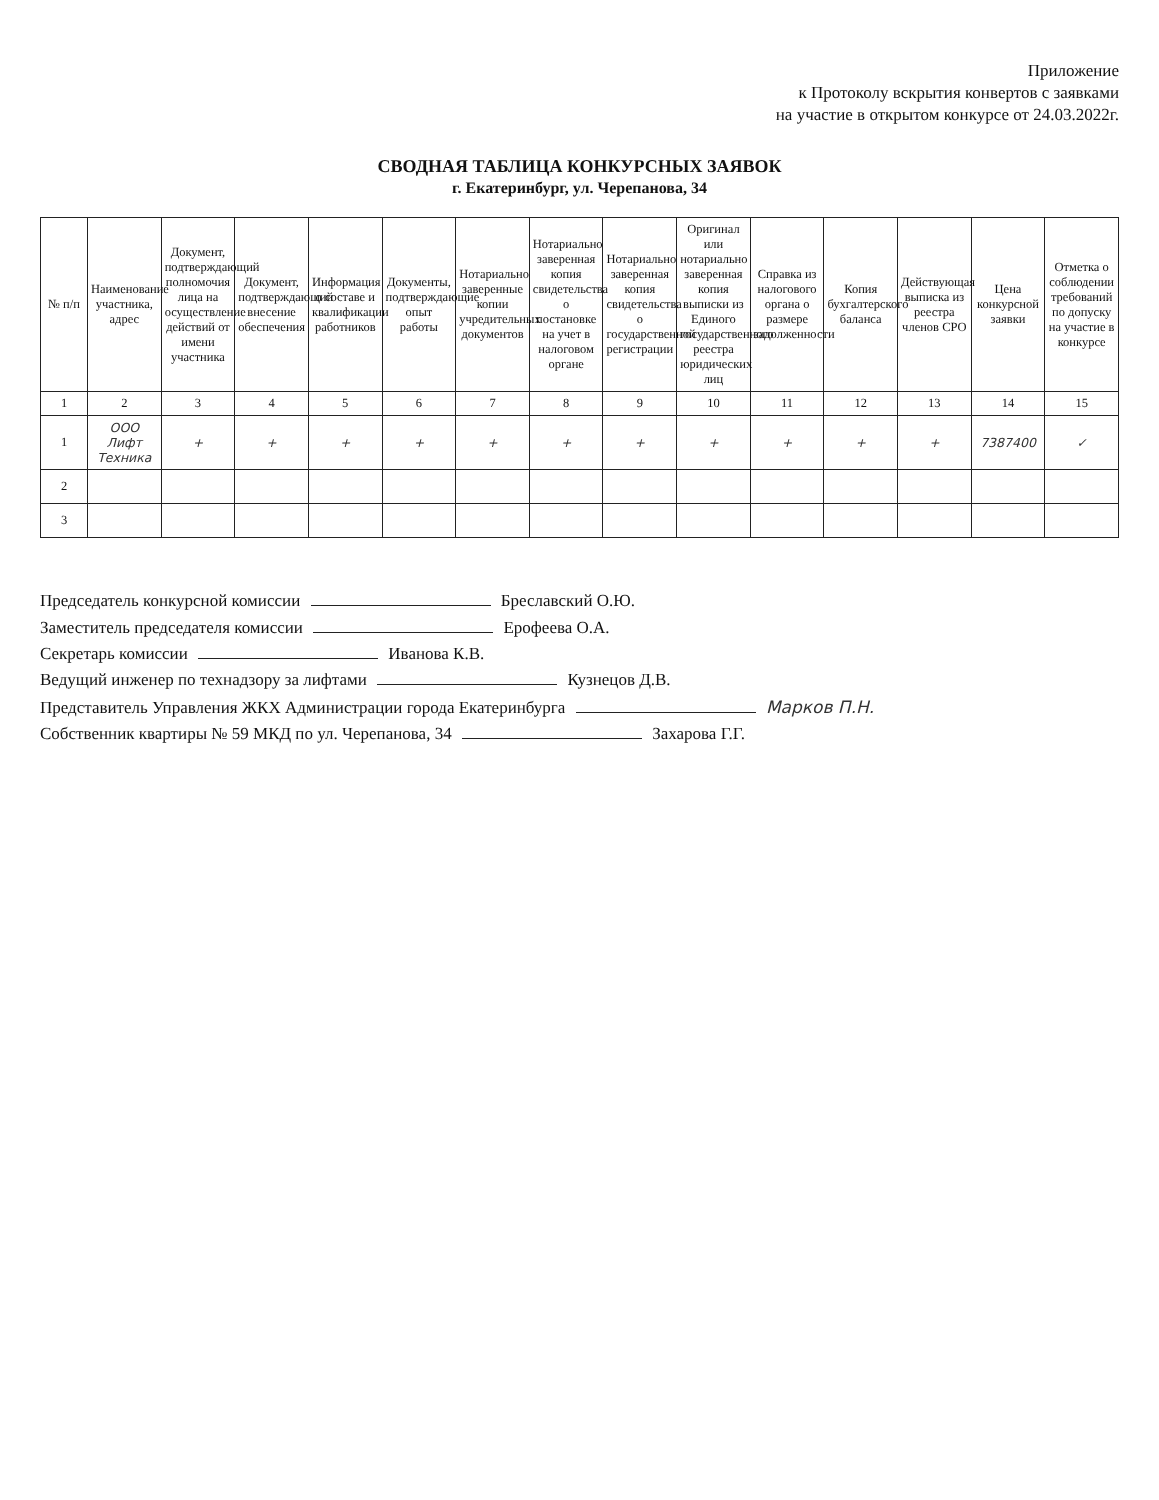Приложение
к Протоколу вскрытия конвертов с заявками
на участие в открытом конкурсе от 24.03.2022г.
СВОДНАЯ ТАБЛИЦА КОНКУРСНЫХ ЗАЯВОК
г. Екатеринбург, ул. Черепанова, 34
| № п/п | Наименование участника, адрес | Документ, подтверждающий полномочия лица на осуществление действий от имени участника | Документ, подтверждающий внесение обеспечения | Информация о составе и квалификации работников | Документы, подтверждающие опыт работы | Нотариально заверенные копии учредительных документов | Нотариально заверенная копия свидетельства о постановке на учет в налоговом органе | Нотариально заверенная копия свидетельства о государственной регистрации | Оригинал или нотариально заверенная копия выписки из Единого государственного реестра юридических лиц | Справка из налогового органа о размере задолженности | Копия бухгалтерского баланса | Действующая выписка из реестра членов СРО | Цена конкурсной заявки | Отметка о соблюдении требований по допуску на участие в конкурсе |
| --- | --- | --- | --- | --- | --- | --- | --- | --- | --- | --- | --- | --- | --- | --- |
| 1 | 2 | 3 | 4 | 5 | 6 | 7 | 8 | 9 | 10 | 11 | 12 | 13 | 14 | 15 |
| 1 | ООО Лифт Техника | + | + | + | + | + | + | + | + | + | + | + | 7387400 | ✓ |
| 2 | | | | | | | | | | | | | | |
| 3 | | | | | | | | | | | | | | |
Председатель конкурсной комиссии Бреславский О.Ю.
Заместитель председателя комиссии Ерофеева О.А.
Секретарь комиссии Иванова К.В.
Ведущий инженер по технадзору за лифтами Кузнецов Д.В.
Представитель Управления ЖКХ Администрации города Екатеринбурга Марков П.Н.
Собственник квартиры № 59 МКД по ул. Черепанова, 34 Захарова Г.Г.